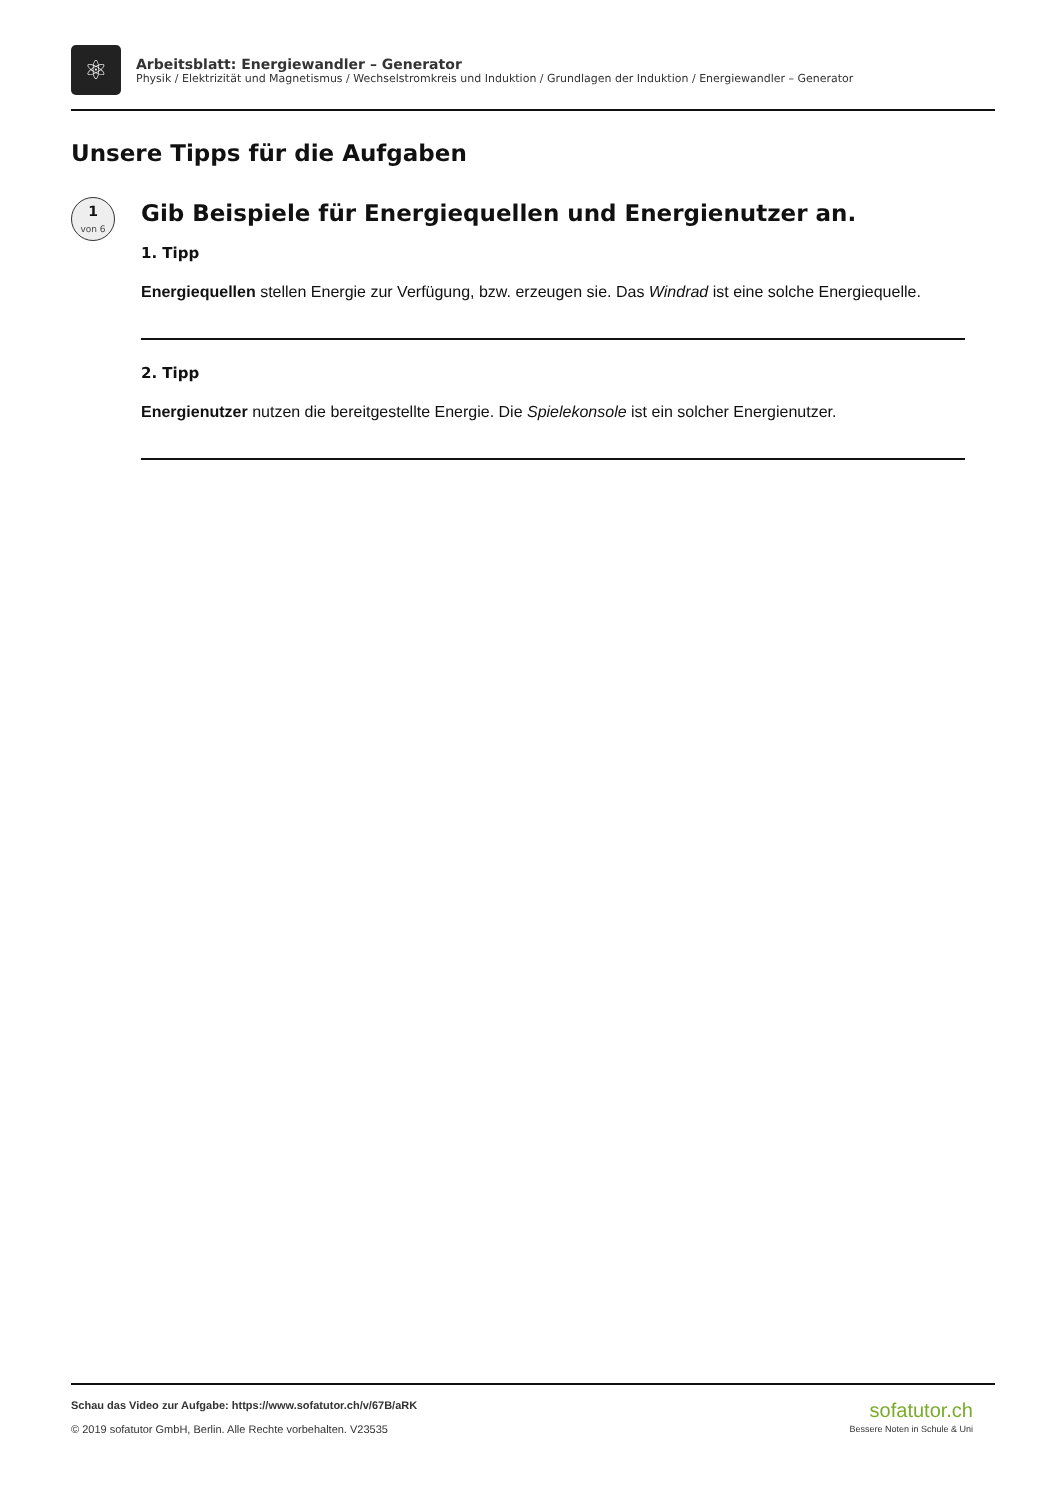⚛
Arbeitsblatt: Energiewandler – Generator
Physik / Elektrizität und Magnetismus / Wechselstromkreis und Induktion / Grundlagen der Induktion / Energiewandler – Generator
Unsere Tipps für die Aufgaben
1
von 6
Gib Beispiele für Energiequellen und Energienutzer an.
1. Tipp
Energiequellen stellen Energie zur Verfügung, bzw. erzeugen sie. Das Windrad ist eine solche Energiequelle.
2. Tipp
Energienutzer nutzen die bereitgestellte Energie. Die Spielekonsole ist ein solcher Energienutzer.
Schau das Video zur Aufgabe: https://www.sofatutor.ch/v/67B/aRK
© 2019 sofatutor GmbH, Berlin. Alle Rechte vorbehalten. V23535
sofatutor.ch
Bessere Noten in Schule & Uni